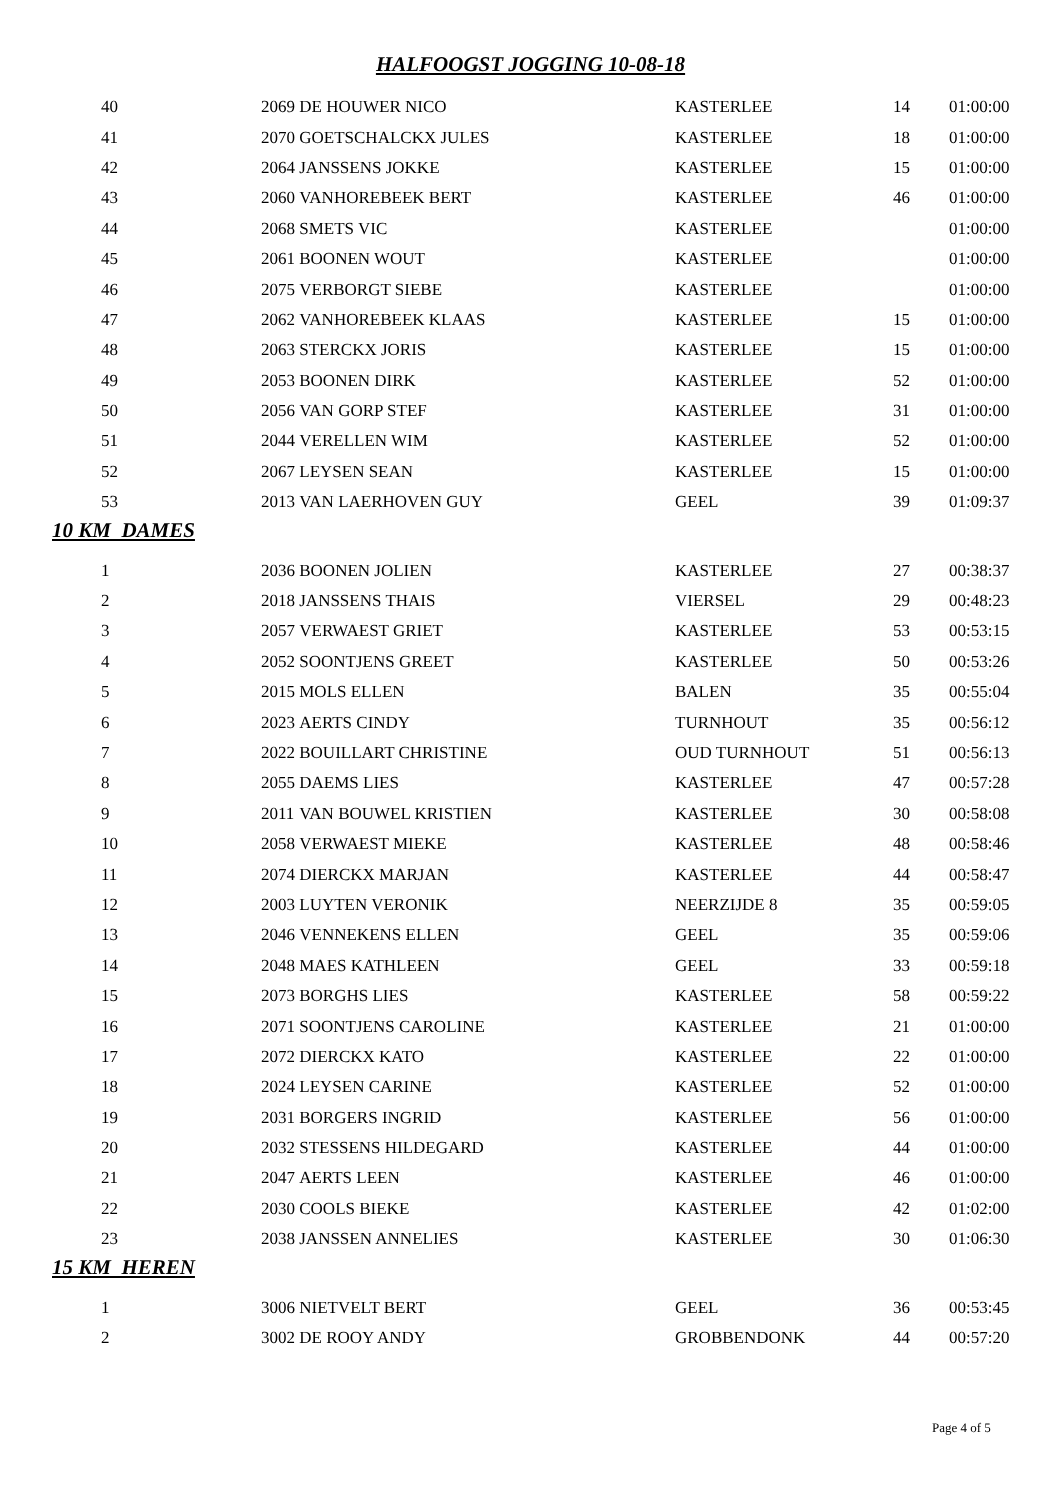HALFOOGST JOGGING 10-08-18
| 40 | 2069 | DE HOUWER NICO | KASTERLEE | 14 | 01:00:00 |
| 41 | 2070 | GOETSCHALCKX JULES | KASTERLEE | 18 | 01:00:00 |
| 42 | 2064 | JANSSENS JOKKE | KASTERLEE | 15 | 01:00:00 |
| 43 | 2060 | VANHOREBEEK BERT | KASTERLEE | 46 | 01:00:00 |
| 44 | 2068 | SMETS VIC | KASTERLEE | | 01:00:00 |
| 45 | 2061 | BOONEN WOUT | KASTERLEE | | 01:00:00 |
| 46 | 2075 | VERBORGT SIEBE | KASTERLEE | | 01:00:00 |
| 47 | 2062 | VANHOREBEEK KLAAS | KASTERLEE | 15 | 01:00:00 |
| 48 | 2063 | STERCKX JORIS | KASTERLEE | 15 | 01:00:00 |
| 49 | 2053 | BOONEN DIRK | KASTERLEE | 52 | 01:00:00 |
| 50 | 2056 | VAN GORP STEF | KASTERLEE | 31 | 01:00:00 |
| 51 | 2044 | VERELLEN WIM | KASTERLEE | 52 | 01:00:00 |
| 52 | 2067 | LEYSEN SEAN | KASTERLEE | 15 | 01:00:00 |
| 53 | 2013 | VAN LAERHOVEN GUY | GEEL | 39 | 01:09:37 |
10 KM DAMES
| 1 | 2036 | BOONEN JOLIEN | KASTERLEE | 27 | 00:38:37 |
| 2 | 2018 | JANSSENS THAIS | VIERSEL | 29 | 00:48:23 |
| 3 | 2057 | VERWAEST GRIET | KASTERLEE | 53 | 00:53:15 |
| 4 | 2052 | SOONTJENS GREET | KASTERLEE | 50 | 00:53:26 |
| 5 | 2015 | MOLS ELLEN | BALEN | 35 | 00:55:04 |
| 6 | 2023 | AERTS CINDY | TURNHOUT | 35 | 00:56:12 |
| 7 | 2022 | BOUILLART CHRISTINE | OUD TURNHOUT | 51 | 00:56:13 |
| 8 | 2055 | DAEMS LIES | KASTERLEE | 47 | 00:57:28 |
| 9 | 2011 | VAN BOUWEL KRISTIEN | KASTERLEE | 30 | 00:58:08 |
| 10 | 2058 | VERWAEST MIEKE | KASTERLEE | 48 | 00:58:46 |
| 11 | 2074 | DIERCKX MARJAN | KASTERLEE | 44 | 00:58:47 |
| 12 | 2003 | LUYTEN VERONIK | NEERZIJDE 8 | 35 | 00:59:05 |
| 13 | 2046 | VENNEKENS ELLEN | GEEL | 35 | 00:59:06 |
| 14 | 2048 | MAES KATHLEEN | GEEL | 33 | 00:59:18 |
| 15 | 2073 | BORGHS LIES | KASTERLEE | 58 | 00:59:22 |
| 16 | 2071 | SOONTJENS CAROLINE | KASTERLEE | 21 | 01:00:00 |
| 17 | 2072 | DIERCKX KATO | KASTERLEE | 22 | 01:00:00 |
| 18 | 2024 | LEYSEN CARINE | KASTERLEE | 52 | 01:00:00 |
| 19 | 2031 | BORGERS INGRID | KASTERLEE | 56 | 01:00:00 |
| 20 | 2032 | STESSENS HILDEGARD | KASTERLEE | 44 | 01:00:00 |
| 21 | 2047 | AERTS LEEN | KASTERLEE | 46 | 01:00:00 |
| 22 | 2030 | COOLS BIEKE | KASTERLEE | 42 | 01:02:00 |
| 23 | 2038 | JANSSEN ANNELIES | KASTERLEE | 30 | 01:06:30 |
15 KM HEREN
| 1 | 3006 | NIETVELT BERT | GEEL | 36 | 00:53:45 |
| 2 | 3002 | DE ROOY ANDY | GROBBENDONK | 44 | 00:57:20 |
Page 4 of 5